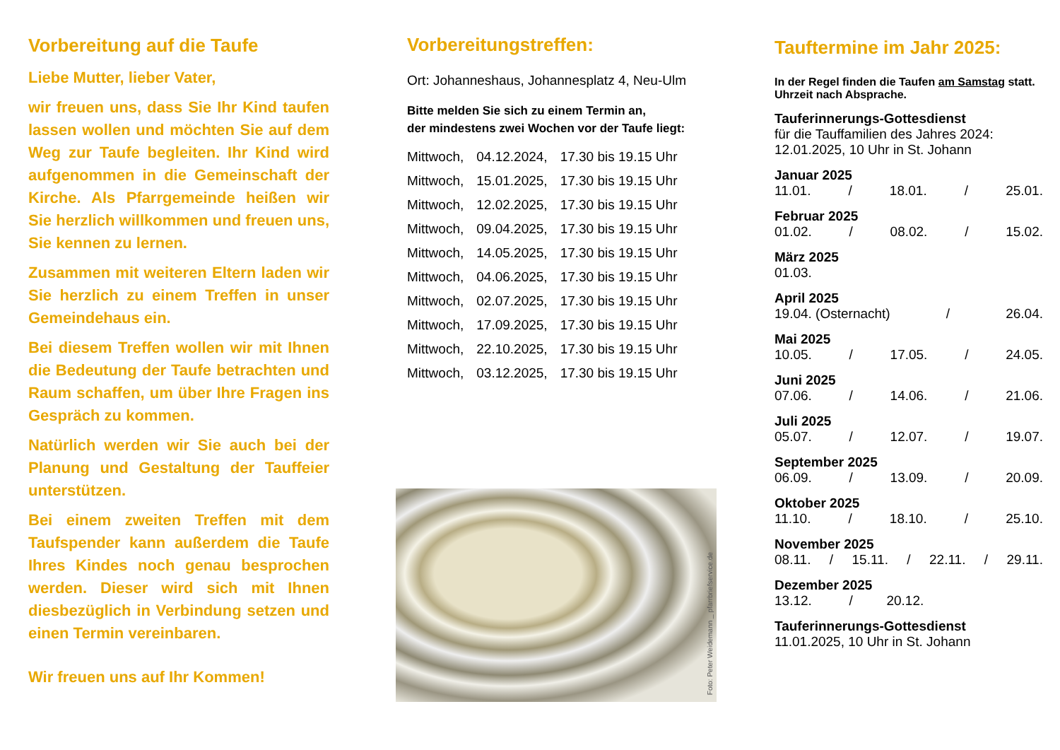Vorbereitung auf die Taufe
Liebe Mutter, lieber Vater,
wir freuen uns, dass Sie Ihr Kind taufen lassen wollen und möchten Sie auf dem Weg zur Taufe begleiten. Ihr Kind wird aufgenommen in die Gemeinschaft der Kirche. Als Pfarrgemeinde heißen wir Sie herzlich willkommen und freuen uns, Sie kennen zu lernen.
Zusammen mit weiteren Eltern laden wir Sie herzlich zu einem Treffen in unser Gemeindehaus ein.
Bei diesem Treffen wollen wir mit Ihnen die Bedeutung der Taufe betrachten und Raum schaffen, um über Ihre Fragen ins Gespräch zu kommen.
Natürlich werden wir Sie auch bei der Planung und Gestaltung der Tauffeier unterstützen.
Bei einem zweiten Treffen mit dem Taufspender kann außerdem die Taufe Ihres Kindes noch genau besprochen werden. Dieser wird sich mit Ihnen diesbezüglich in Verbindung setzen und einen Termin vereinbaren.
Wir freuen uns auf Ihr Kommen!
Vorbereitungstreffen:
Ort: Johanneshaus, Johannesplatz 4, Neu-Ulm
Bitte melden Sie sich zu einem Termin an,
der mindestens zwei Wochen vor der Taufe liegt:
| Mittwoch, | 04.12.2024, | 17.30 bis 19.15 Uhr |
| Mittwoch, | 15.01.2025, | 17.30 bis 19.15 Uhr |
| Mittwoch, | 12.02.2025, | 17.30 bis 19.15 Uhr |
| Mittwoch, | 09.04.2025, | 17.30 bis 19.15 Uhr |
| Mittwoch, | 14.05.2025, | 17.30 bis 19.15 Uhr |
| Mittwoch, | 04.06.2025, | 17.30 bis 19.15 Uhr |
| Mittwoch, | 02.07.2025, | 17.30 bis 19.15 Uhr |
| Mittwoch, | 17.09.2025, | 17.30 bis 19.15 Uhr |
| Mittwoch, | 22.10.2025, | 17.30 bis 19.15 Uhr |
| Mittwoch, | 03.12.2025, | 17.30 bis 19.15 Uhr |
Foto: Peter Weidemann _ pfarrbriefservice.de
Tauftermine im Jahr 2025:
In der Regel finden die Taufen am Samstag statt.
Uhrzeit nach Absprache.
Tauferinnerungs-Gottesdienst
für die Tauffamilien des Jahres 2024:
12.01.2025, 10 Uhr in St. Johann
Januar 2025
11.01. / 18.01. / 25.01.
Februar 2025
01.02. / 08.02. / 15.02.
März 2025
01.03.
April 2025
19.04. (Osternacht) / 26.04.
Mai 2025
10.05. / 17.05. / 24.05.
Juni 2025
07.06. / 14.06. / 21.06.
Juli 2025
05.07. / 12.07. / 19.07.
September 2025
06.09. / 13.09. / 20.09.
Oktober 2025
11.10. / 18.10. / 25.10.
November 2025
08.11. / 15.11. / 22.11. / 29.11.
Dezember 2025
13.12. / 20.12.
Tauferinnerungs-Gottesdienst
11.01.2025, 10 Uhr in St. Johann